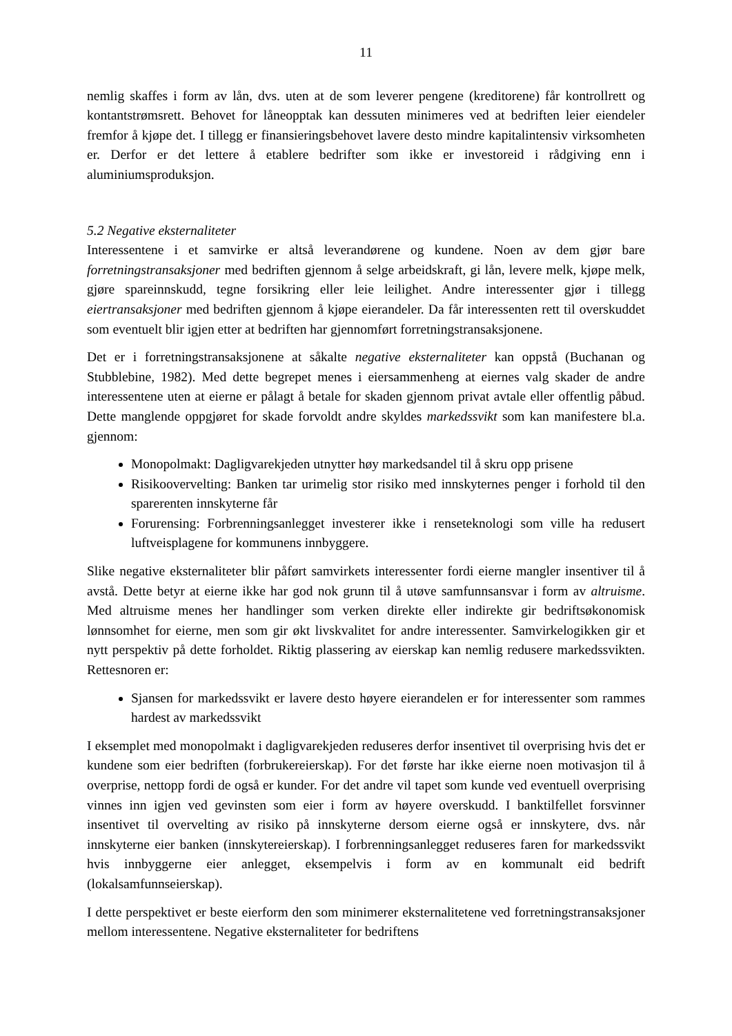11
nemlig skaffes i form av lån, dvs. uten at de som leverer pengene (kreditorene) får kontrollrett og kontantstrømsrett. Behovet for låneopptak kan dessuten minimeres ved at bedriften leier eiendeler fremfor å kjøpe det. I tillegg er finansieringsbehovet lavere desto mindre kapitalintensiv virksomheten er. Derfor er det lettere å etablere bedrifter som ikke er investoreid i rådgiving enn i aluminiumsproduksjon.
5.2 Negative eksternaliteter
Interessentene i et samvirke er altså leverandørene og kundene. Noen av dem gjør bare forretningstransaksjoner med bedriften gjennom å selge arbeidskraft, gi lån, levere melk, kjøpe melk, gjøre spareinnskudd, tegne forsikring eller leie leilighet. Andre interessenter gjør i tillegg eiertransaksjoner med bedriften gjennom å kjøpe eierandeler. Da får interessenten rett til overskuddet som eventuelt blir igjen etter at bedriften har gjennomført forretningstransaksjonene.
Det er i forretningstransaksjonene at såkalte negative eksternaliteter kan oppstå (Buchanan og Stubblebine, 1982). Med dette begrepet menes i eiersammenheng at eiernes valg skader de andre interessentene uten at eierne er pålagt å betale for skaden gjennom privat avtale eller offentlig påbud. Dette manglende oppgjøret for skade forvoldt andre skyldes markedssvikt som kan manifestere bl.a. gjennom:
Monopolmakt: Dagligvarekjeden utnytter høy markedsandel til å skru opp prisene
Risikoovervelting: Banken tar urimelig stor risiko med innskyternes penger i forhold til den sparerenten innskyterne får
Forurensing: Forbrenningsanlegget investerer ikke i renseteknologi som ville ha redusert luftveisplagene for kommunens innbyggere.
Slike negative eksternaliteter blir påført samvirkets interessenter fordi eierne mangler insentiver til å avstå. Dette betyr at eierne ikke har god nok grunn til å utøve samfunnsansvar i form av altruisme. Med altruisme menes her handlinger som verken direkte eller indirekte gir bedriftsøkonomisk lønnsomhet for eierne, men som gir økt livskvalitet for andre interessenter. Samvirkelogikken gir et nytt perspektiv på dette forholdet. Riktig plassering av eierskap kan nemlig redusere markedssvikten. Rettesnoren er:
Sjansen for markedssvikt er lavere desto høyere eierandelen er for interessenter som rammes hardest av markedssvikt
I eksemplet med monopolmakt i dagligvarekjeden reduseres derfor insentivet til overprising hvis det er kundene som eier bedriften (forbrukereierskap). For det første har ikke eierne noen motivasjon til å overprise, nettopp fordi de også er kunder. For det andre vil tapet som kunde ved eventuell overprising vinnes inn igjen ved gevinsten som eier i form av høyere overskudd. I banktilfellet forsvinner insentivet til overvelting av risiko på innskyterne dersom eierne også er innskytere, dvs. når innskyterne eier banken (innskytereierskap). I forbrenningsanlegget reduseres faren for markedssvikt hvis innbyggerne eier anlegget, eksempelvis i form av en kommunalt eid bedrift (lokalsamfunnseierskap).
I dette perspektivet er beste eierform den som minimerer eksternalitetene ved forretningstransaksjoner mellom interessentene. Negative eksternaliteter for bedriftens